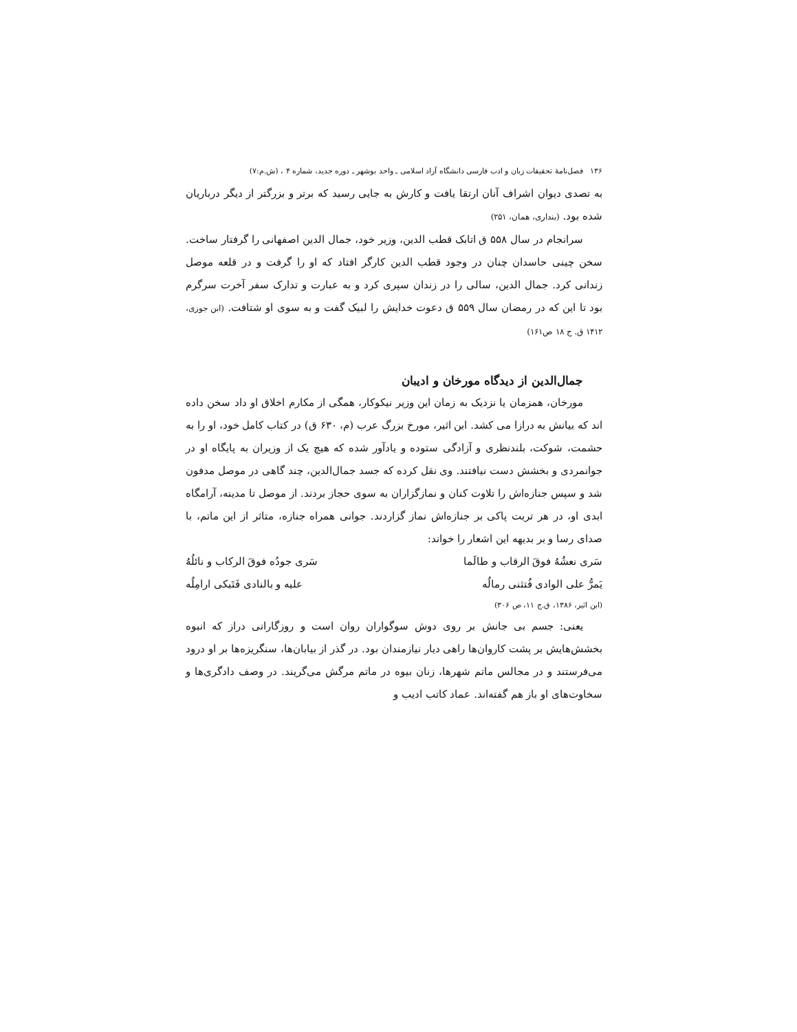۱۳۶ فصل‌نامهٔ تحقیقات زبان و ادب فارسی دانشگاه آزاد اسلامی ـ واحد بوشهر ـ دوره جدید، شماره ۴ ، (ش.م:۷)
به تصدی دیوان اشراف آنان ارتقا یافت و کارش به جایی رسید که برتر و بزرگتر از دیگر درباریان شده بود. (بنداری، همان، ۲۵۱)
سرانجام در سال ۵۵۸ ق اتابک قطب الدین، وزیر خود، جمال الدین اصفهانی را گرفتار ساخت. سخن چینی حاسدان چنان در وجود قطب الدین کارگر افتاد که او را گرفت و در قلعه موصل زندانی کرد. جمال الدین، سالی را در زندان سپری کرد و به عبارت و تدارک سفر آخرت سرگرم بود تا این که در رمضان سال ۵۵۹ ق دعوت خدایش را لبیک گفت و به سوی او شتافت. (ابن جوزی، ۱۴۱۲ ق. ج ۱۸ ص۱۶۱)
جمال‌الدین از دیدگاه مورخان و ادیبان
مورخان، همزمان یا نزدیک به زمان این وزیر نیکوکار، همگی از مکارم اخلاق او داد سخن داده اند که بیانش به درازا می کشد. ابن اثیر، مورخ بزرگ عرب (م، ۶۳۰ ق) در کتاب کامل خود، او را به حشمت، شوکت، بلندنظری و آزادگی ستوده و یادآور شده که هیچ یک از وزیران به پایگاه او در جوانمردی و بخشش دست نیافتند. وی نقل کرده که جسد جمال‌الدین، چند گاهی در موصل مدفون شد و سپس جنازه‌اش را تلاوت کنان و نمازگزاران به سوی حجاز بردند. از موصل تا مدینه، آرامگاه ابدی او، در هر تربت پاکی بر جنازه‌اش نماز گزاردند. جوانی همراه جنازه، متاثر از این ماتم، با صدای رسا و بر بدیهه این اشعار را خواند:
سَری نعشُهُ فوقَ الرقاب و طالَما سَری جودُه فوقَ الرکاب و نائلُهُ
یَمرُّ علی الوادی فُتثنی رمالُه علیه و بالنادی فَتَبکی ارامِلُه
(ابن اثیر، ۱۳۸۶، ق.ج ۱۱، ص ۳۰۶)
یعنی: جسم بی جانش بر روی دوش سوگواران روان است و روزگارانی دراز که انبوه بخشش‌هایش بر پشت کاروان‌ها راهی دیار نیازمندان بود. در گذر از بیابان‌ها، سنگریزه‌ها بر او درود می‌فرستند و در مجالس ماتم شهرها، زنان بیوه در ماتم مرگش می‌گریند. در وصف دادگری‌ها و سخاوت‌های او باز هم گفته‌اند. عماد کاتب ادیب و